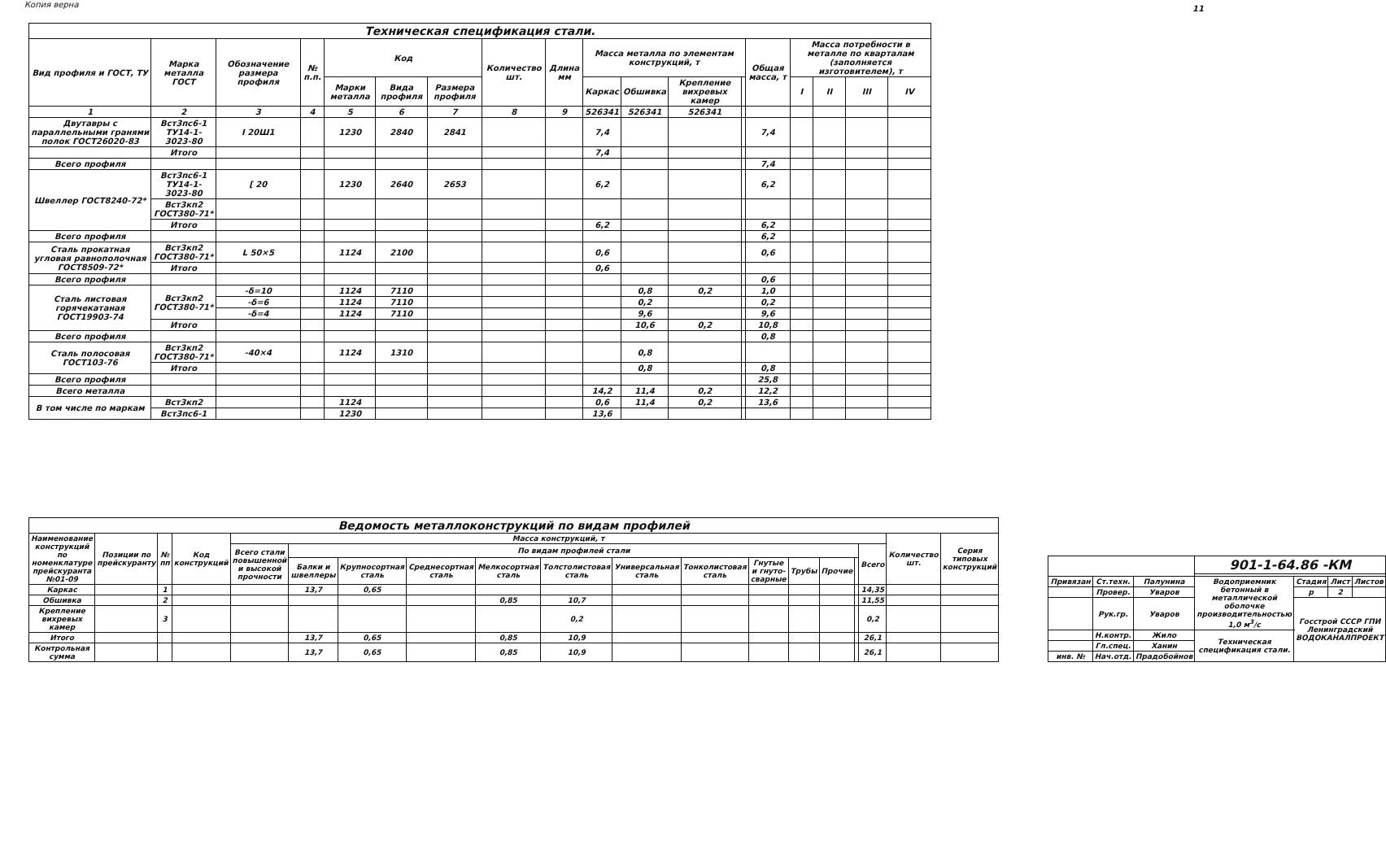Копия верна 11
| Техническая спецификация стали. | | | | | | | | | | | | | | | | | |
| --- | --- | --- | --- | --- | --- | --- | --- | --- | --- | --- | --- | --- | --- | --- | --- | --- | --- |
| Вид профиля и ГОСТ, ТУ | Марка металла ГОСТ | Обозначение размера профиля | № п.п. | Код | | | Количество шт. | Длина мм | Масса металла по элементам конструкций, т | | | | Общая масса, т | Масса потребности в металле по кварталам (заполняется изготовителем), т | | | |
| | | | | Марки металла | Вида профиля | Размера профиля | | | Каркас | Обшивка | Крепление вихревых камер | | | I | II | III | IV |
| 1 | 2 | 3 | 4 | 5 | 6 | 7 | 8 | 9 | 526341 | 526341 | 526341 | | | | | | |
| Двутавры с параллельными гранями полок ГОСТ26020-83 | Вст3пс6-1 ТУ14-1-3023-80 | I 20Ш1 | | 1230 | 2840 | 2841 | | | 7,4 | | | | 7,4 | | | | |
| | Итого | | | | | | | | 7,4 | | | | | | | | |
| Всего профиля | | | | | | | | | | | | | 7,4 | | | | |
| Швеллер ГОСТ8240-72* | Вст3пс6-1 ТУ14-1-3023-80 | [ 20 | | 1230 | 2640 | 2653 | | | 6,2 | | | | 6,2 | | | | |
| | Вст3кп2 ГОСТ380-71* | | | | | | | | | | | | | | | | |
| | Итого | | | | | | | | 6,2 | | | | 6,2 | | | | |
| Всего профиля | | | | | | | | | | | | | 6,2 | | | | |
| Сталь прокатная угловая равнополочная ГОСТ8509-72* | Вст3кп2 ГОСТ380-71* | L 50×5 | | 1124 | 2100 | | | | 0,6 | | | | 0,6 | | | | |
| | Итого | | | | | | | | 0,6 | | | | | | | | |
| Всего профиля | | | | | | | | | | | | | 0,6 | | | | |
| Сталь листовая горячекатаная ГОСТ19903-74 | Вст3кп2 ГОСТ380-71* | -δ=10 | | 1124 | 7110 | | | | | 0,8 | 0,2 | | 1,0 | | | | |
| | | -δ=6 | | 1124 | 7110 | | | | | 0,2 | | | 0,2 | | | | |
| | | -δ=4 | | 1124 | 7110 | | | | | 9,6 | | | 9,6 | | | | |
| | Итого | | | | | | | | | 10,6 | 0,2 | | 10,8 | | | | |
| Всего профиля | | | | | | | | | | | | | 0,8 | | | | |
| Сталь полосовая ГОСТ103-76 | Вст3кп2 ГОСТ380-71* | -40×4 | | 1124 | 1310 | | | | | 0,8 | | | | | | | |
| | Итого | | | | | | | | | 0,8 | | | 0,8 | | | | |
| Всего профиля | | | | | | | | | | | | | 25,8 | | | | |
| Всего металла | | | | | | | | | 14,2 | 11,4 | 0,2 | | 12,2 | | | | |
| В том числе по маркам | Вст3кп2 | | | 1124 | | | | | 0,6 | 11,4 | 0,2 | | 13,6 | | | | |
| | Вст3пс6-1 | | | 1230 | | | | | 13,6 | | | | | | | | |
| Ведомость металлоконструкций по видам профилей | | | | | | | | | | | | | | | | | | |
| --- | --- | --- | --- | --- | --- | --- | --- | --- | --- | --- | --- | --- | --- | --- | --- | --- | --- | --- |
| Наименование конструкций по номенклатуре прейскуранта №01-09 | Позиции по прейскуранту | № пп | Код конструкций | Масса конструкций, т | | | | | | | | | | | | | Количество шт. | Серия типовых конструкций |
| | | | | Всего стали повышенной и высокой прочности | По видам профилей стали | | | | | | | | | | | Всего | | |
| | | | | | Балки и швеллеры | Крупносортная сталь | Среднесортная сталь | Мелкосортная сталь | Толстолистовая сталь | Универсальная сталь | Тонколистовая сталь | Гнутые и гнуто-сварные | Трубы | Прочие | | | | |
| Каркас | | 1 | | | 13,7 | 0,65 | | | | | | | | | | 14,35 | | |
| Обшивка | | 2 | | | | | | 0,85 | 10,7 | | | | | | | 11,55 | | |
| Крепление вихревых камер | | 3 | | | | | | | 0,2 | | | | | | | 0,2 | | |
| Итого | | | | | 13,7 | 0,65 | | 0,85 | 10,9 | | | | | | | 26,1 | | |
| Контрольная сумма | | | | | 13,7 | 0,65 | | 0,85 | 10,9 | | | | | | | 26,1 | | |
| | | | 901-1-64.86 -КМ | | | |
| Привязан | Ст.техн. | Палунина | Водоприемник бетонный в металлической оболочке производительностью 1,0 м<sup>3</sup>/с | Стадия | Лист | Листов |
| | Провер. | Уваров | | р | 2 | |
| | Рук.гр. | Уваров | | Госстрой СССР ГПИ Ленинградский ВОДОКАНАЛПРОЕКТ | | |
| | Н.контр. | Жило | Техническая спецификация стали. | | | |
| | Гл.спец. | Ханин | | | | |
| инв. № | Нач.отд. | Прадобойнов | | | | |